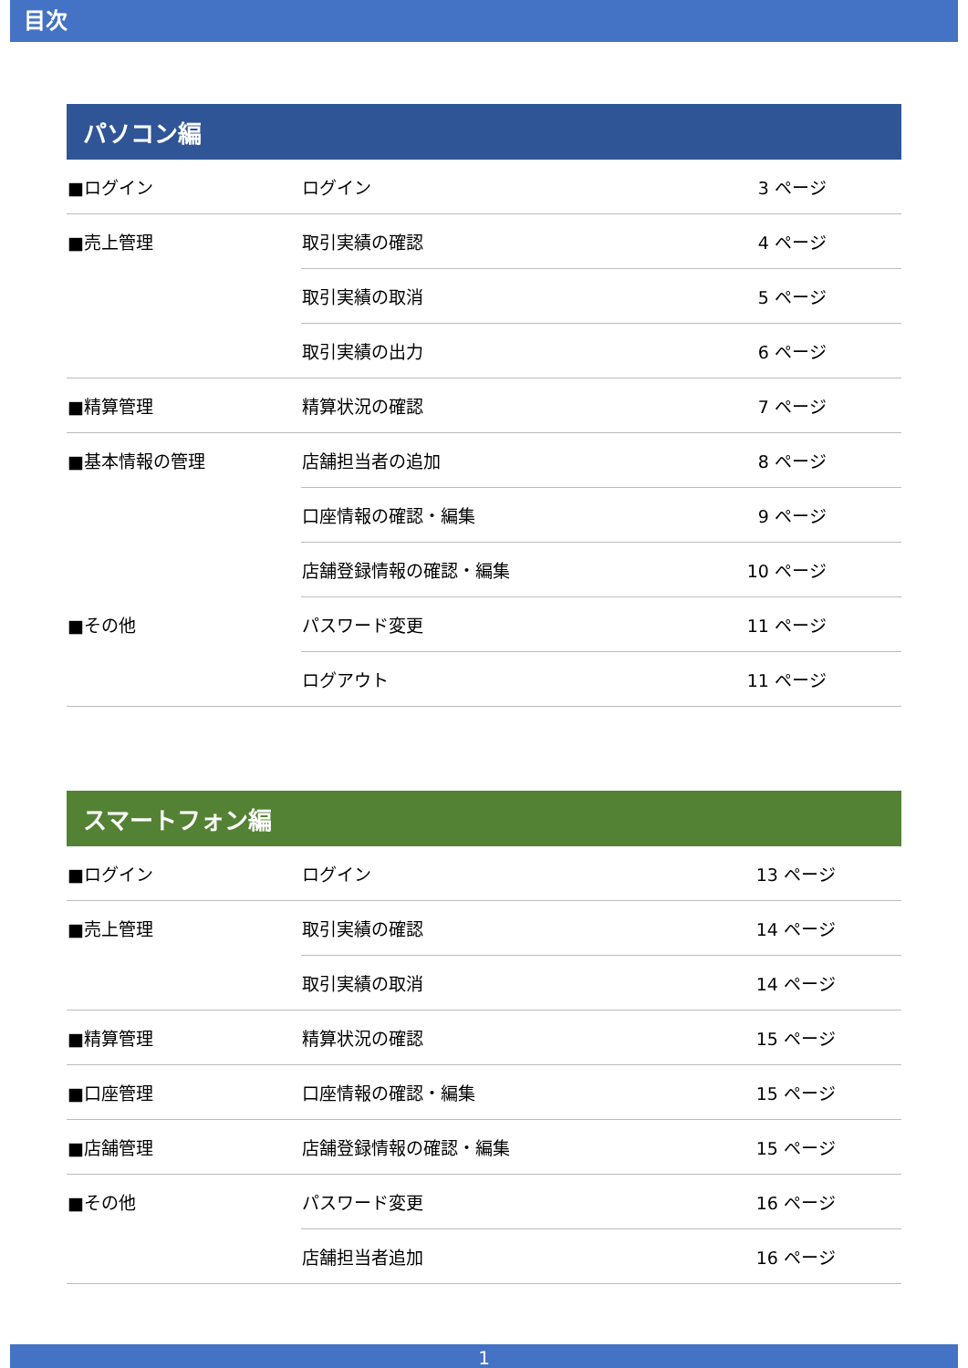目次
| パソコン編 | | |
| --- | --- | --- |
| ■ログイン | ログイン | 3 ページ |
| ■売上管理 | 取引実績の確認 | 4 ページ |
| | 取引実績の取消 | 5 ページ |
| | 取引実績の出力 | 6 ページ |
| ■精算管理 | 精算状況の確認 | 7 ページ |
| ■基本情報の管理 | 店舗担当者の追加 | 8 ページ |
| | 口座情報の確認・編集 | 9 ページ |
| | 店舗登録情報の確認・編集 | 10 ページ |
| ■その他 | パスワード変更 | 11 ページ |
| | ログアウト | 11 ページ |
| スマートフォン編 | | |
| --- | --- | --- |
| ■ログイン | ログイン | 13 ページ |
| ■売上管理 | 取引実績の確認 | 14 ページ |
| | 取引実績の取消 | 14 ページ |
| ■精算管理 | 精算状況の確認 | 15 ページ |
| ■口座管理 | 口座情報の確認・編集 | 15 ページ |
| ■店舗管理 | 店舗登録情報の確認・編集 | 15 ページ |
| ■その他 | パスワード変更 | 16 ページ |
| | 店舗担当者追加 | 16 ページ |
1